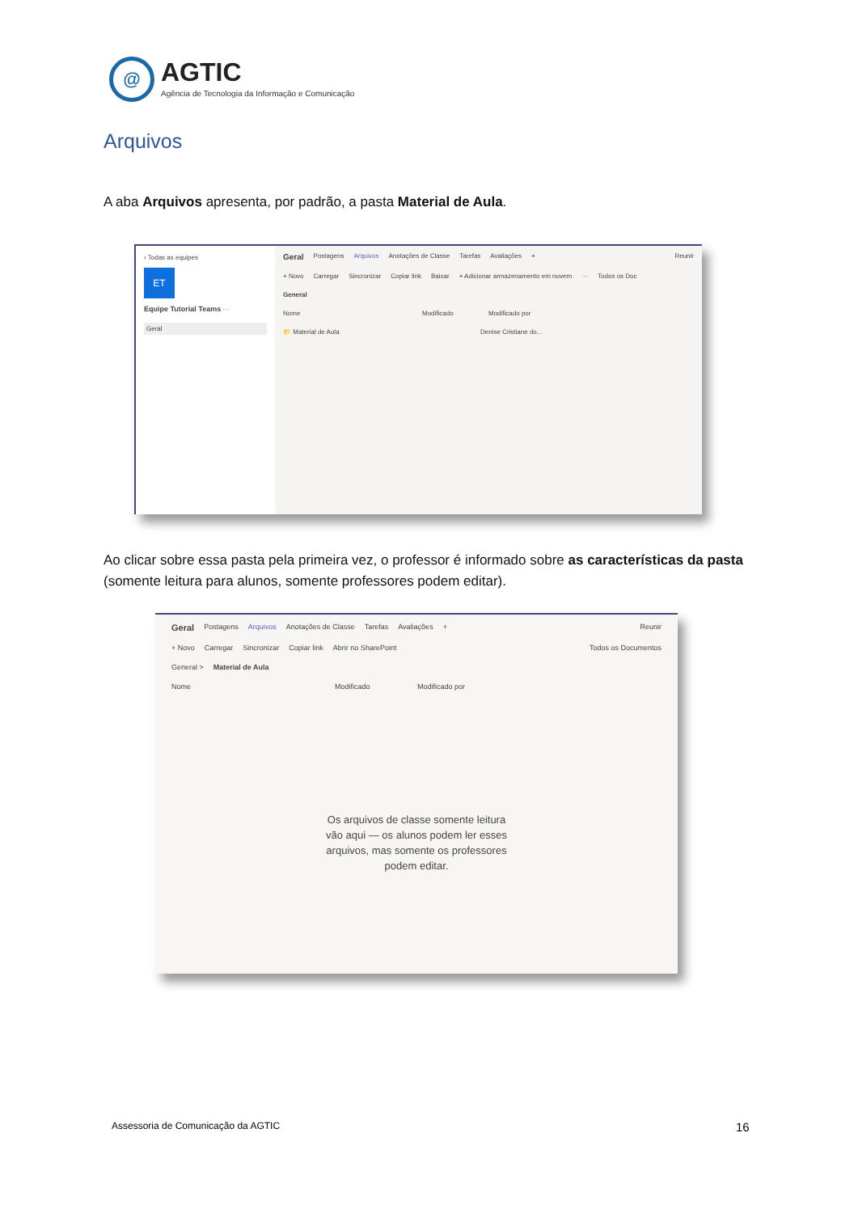@
AGTIC
Agência de Tecnologia da Informação e Comunicação
Arquivos
A aba Arquivos apresenta, por padrão, a pasta Material de Aula.
‹ Todas as equipes
ET
Equipe Tutorial Teams ···
Geral
Geral Postagens Arquivos Anotações de Classe Tarefas Avaliações + Reunir
+ Novo Carregar Sincronizar Copiar link Baixar + Adicionar armazenamento em nuvem ··· Todos os Doc
General
Nome Modificado Modificado por
📁 Material de Aula Denise Cristiane do...
Ao clicar sobre essa pasta pela primeira vez, o professor é informado sobre as características da pasta (somente leitura para alunos, somente professores podem editar).
Geral Postagens Arquivos Anotações de Classe Tarefas Avaliações + Reunir
+ Novo Carregar Sincronizar Copiar link Abrir no SharePoint Todos os Documentos
General > Material de Aula
Nome Modificado Modificado por
Os arquivos de classe somente leitura
vão aqui — os alunos podem ler esses
arquivos, mas somente os professores
podem editar.
Assessoria de Comunicação da AGTIC
16